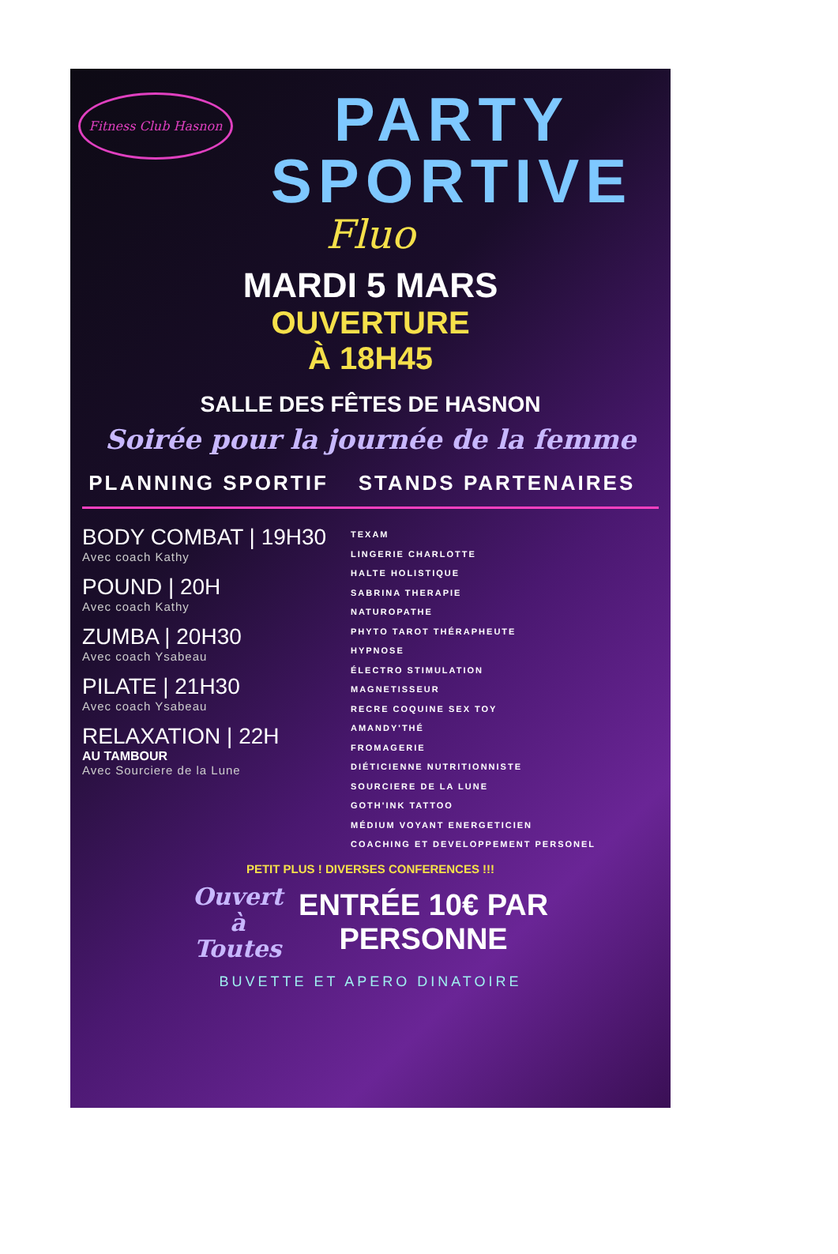Fitness Club Hasnon
PARTY
SPORTIVE
Fluo
MARDI 5 MARS
OUVERTURE
À 18H45
SALLE DES FÊTES DE HASNON
Soirée pour la journée de la femme
PLANNING SPORTIF
BODY COMBAT | 19H30
Avec coach Kathy
POUND | 20H
Avec coach Kathy
ZUMBA | 20H30
Avec coach Ysabeau
PILATE | 21H30
Avec coach Ysabeau
RELAXATION | 22H
AU TAMBOUR
Avec Sourciere de la Lune
STANDS PARTENAIRES
TEXAM
LINGERIE CHARLOTTE
HALTE HOLISTIQUE
SABRINA THERAPIE
NATUROPATHE
PHYTO TAROT THÉRAPHEUTE
HYPNOSE
ÉLECTRO STIMULATION
MAGNETISSEUR
RECRE COQUINE SEX TOY
AMANDY'THÉ
FROMAGERIE
DIÉTICIENNE NUTRITIONNISTE
SOURCIERE DE LA LUNE
GOTH'INK TATTOO
MÉDIUM VOYANT ENERGETICIEN
COACHING ET DEVELOPPEMENT PERSONEL
PETIT PLUS ! DIVERSES CONFERENCES !!!
Ouvert
à
Toutes
ENTRÉE 10€ PAR
PERSONNE
BUVETTE ET APERO DINATOIRE